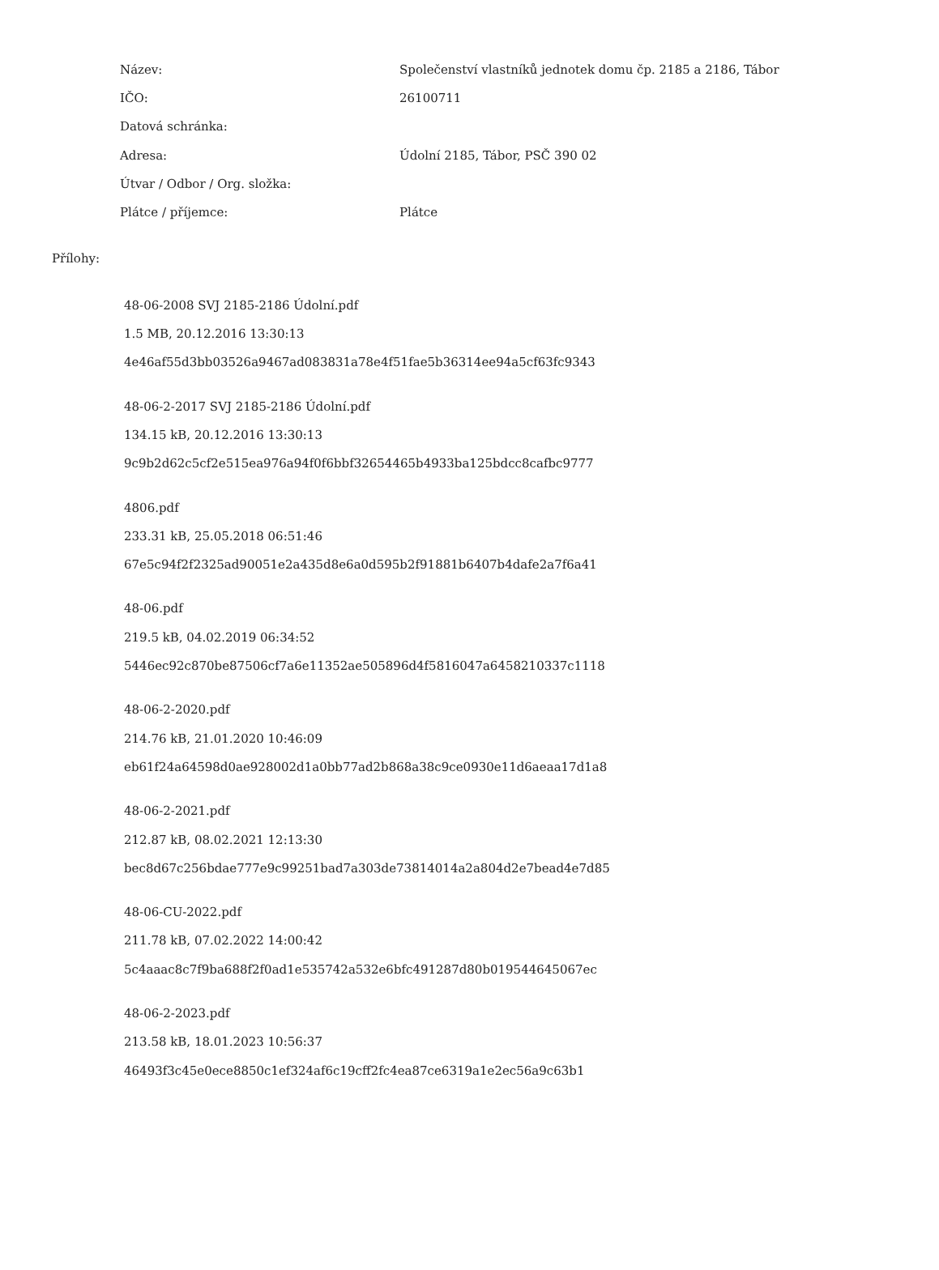| Název: | Společenství vlastníků jednotek domu čp. 2185 a 2186, Tábor |
| IČO: | 26100711 |
| Datová schránka: | |
| Adresa: | Údolní 2185, Tábor, PSČ 390 02 |
| Útvar / Odbor / Org. složka: | |
| Plátce / příjemce: | Plátce |
Přílohy:
48-06-2008 SVJ 2185-2186 Údolní.pdf
1.5 MB, 20.12.2016 13:30:13
4e46af55d3bb03526a9467ad083831a78e4f51fae5b36314ee94a5cf63fc9343
48-06-2-2017 SVJ 2185-2186 Údolní.pdf
134.15 kB, 20.12.2016 13:30:13
9c9b2d62c5cf2e515ea976a94f0f6bbf32654465b4933ba125bdcc8cafbc9777
4806.pdf
233.31 kB, 25.05.2018 06:51:46
67e5c94f2f2325ad90051e2a435d8e6a0d595b2f91881b6407b4dafe2a7f6a41
48-06.pdf
219.5 kB, 04.02.2019 06:34:52
5446ec92c870be87506cf7a6e11352ae505896d4f5816047a6458210337c1118
48-06-2-2020.pdf
214.76 kB, 21.01.2020 10:46:09
eb61f24a64598d0ae928002d1a0bb77ad2b868a38c9ce0930e11d6aeaa17d1a8
48-06-2-2021.pdf
212.87 kB, 08.02.2021 12:13:30
bec8d67c256bdae777e9c99251bad7a303de73814014a2a804d2e7bead4e7d85
48-06-CU-2022.pdf
211.78 kB, 07.02.2022 14:00:42
5c4aaac8c7f9ba688f2f0ad1e535742a532e6bfc491287d80b019544645067ec
48-06-2-2023.pdf
213.58 kB, 18.01.2023 10:56:37
46493f3c45e0ece8850c1ef324af6c19cff2fc4ea87ce6319a1e2ec56a9c63b1